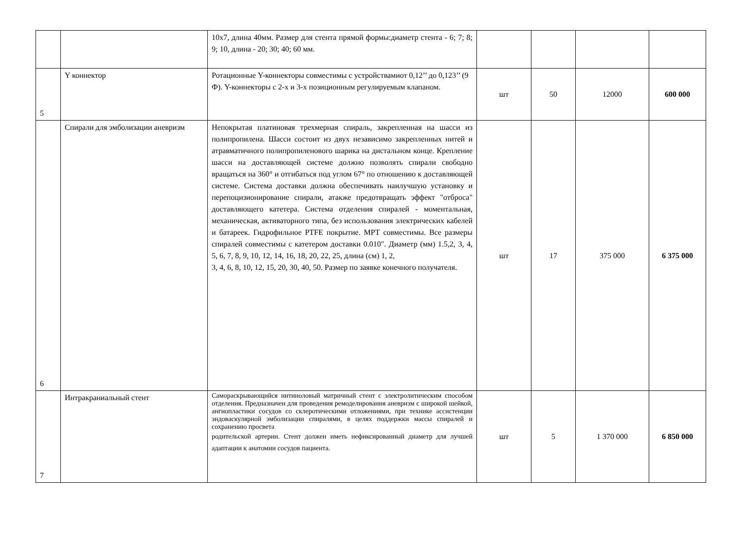| | | 10х7, длина 40мм. Размер для стента прямой формы:диаметр стента - 6; 7; 8; 9; 10, длина - 20; 30; 40; 60 мм. | | | | |
| 5 | Y коннектор | Ротационные Y-коннекторы совместимы с устройствамиот 0,12’’ до 0,123’’ (9 Ф). Y-коннекторы с 2-х и 3-х позиционным регулируемым клапаном. | шт | 50 | 12000 | 600 000 |
| 6 | Спирали для эмболизации аневризм | Непокрытая платиновая трехмерная спираль, закрепленная на шасси из полипропилена. Шасси состоит из двух независимо закрепленных нитей и атравматичного полипропиленового шарика на дистальном конце. Крепление шасси на доставляющей системе должно позволять спирали свободно вращаться на 360° и отгибаться под углом 67° по отношению к доставляющей системе. Система доставки должна обеспечивать наилучшую установку и перепоцизионирование спирали, атакже предотвращать эффект "отброса" доставляющего катетера. Система отделения спиралей - моментальная, механическая, активаторного типа, без использования электрических кабелей и батареек. Гидрофильное PTFE покрытие. МРТ совместимы. Все размеры спиралей совместимы с катетером доставки 0.010". Диаметр (мм) 1.5,2, 3, 4, 5, 6, 7, 8, 9, 10, 12, 14, 16, 18, 20, 22, 25, длина (см) 1, 2, 3, 4, 6, 8, 10, 12, 15, 20, 30, 40, 50. Размер по заявке конечного получателя. | шт | 17 | 375 000 | 6 375 000 |
| 7 | Интракраниальный стент | Самораскрывающийся нитиноловый матричный стент с электролитическим способом отделения. Предназначен для проведения ремоделирования аневризм с широкой шейкой, ангиопластики сосудов со склеротическими отложениями, при технике ассистенции эндоваскулярной эмболизации спиралями, в целях поддержки массы спиралей и сохранению просвета родительской артерии. Стент должен иметь нефиксированный диаметр для лучшей адаптации к анатомии сосудов пациента. | шт | 5 | 1 370 000 | 6 850 000 |